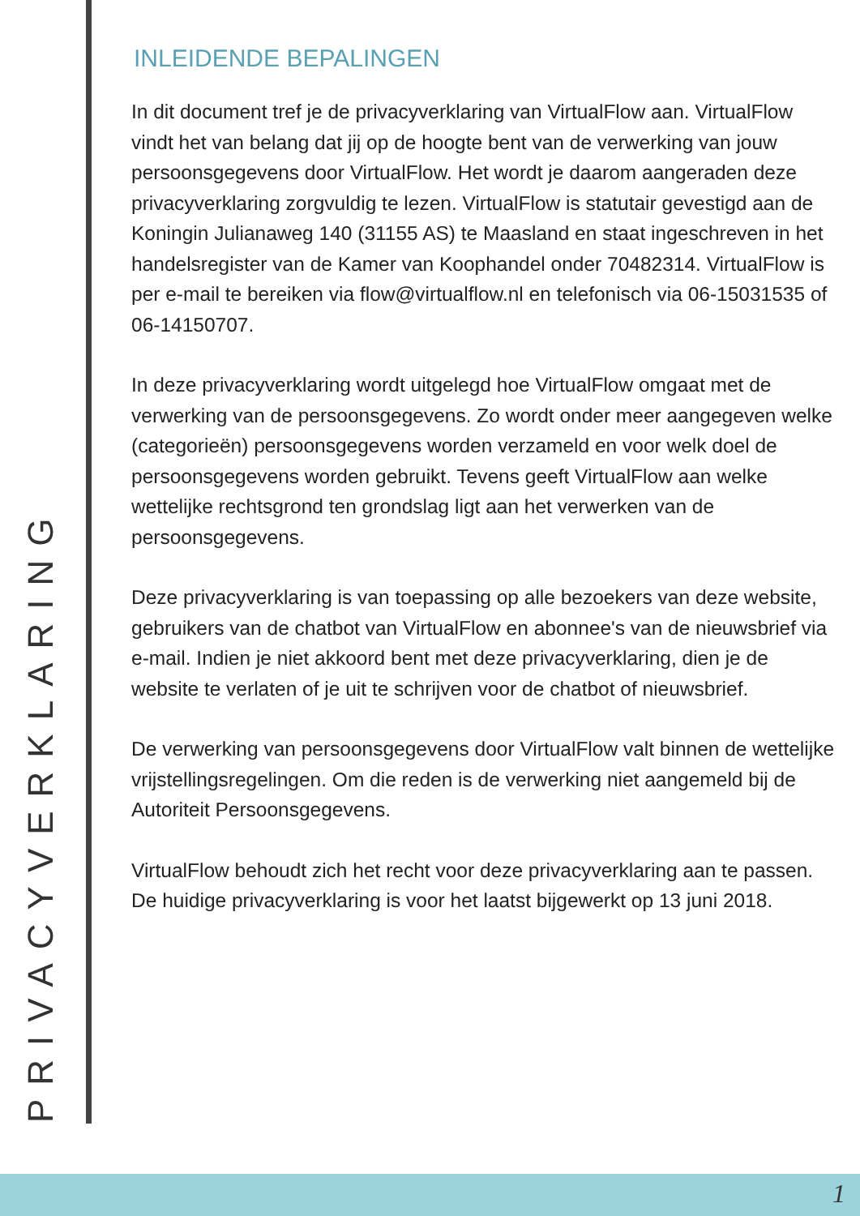PRIVACYVERKLARING
INLEIDENDE BEPALINGEN
In dit document tref je de privacyverklaring van VirtualFlow aan. VirtualFlow vindt het van belang dat jij op de hoogte bent van de verwerking van jouw persoonsgegevens door VirtualFlow. Het wordt je daarom aangeraden deze privacyverklaring zorgvuldig te lezen. VirtualFlow is statutair gevestigd aan de Koningin Julianaweg 140 (31155 AS) te Maasland en staat ingeschreven in het handelsregister van de Kamer van Koophandel onder 70482314. VirtualFlow is per e-mail te bereiken via flow@virtualflow.nl en telefonisch via 06-15031535 of 06-14150707.
In deze privacyverklaring wordt uitgelegd hoe VirtualFlow omgaat met de verwerking van de persoonsgegevens. Zo wordt onder meer aangegeven welke (categorieën) persoonsgegevens worden verzameld en voor welk doel de persoonsgegevens worden gebruikt. Tevens geeft VirtualFlow aan welke wettelijke rechtsgrond ten grondslag ligt aan het verwerken van de persoonsgegevens.
Deze privacyverklaring is van toepassing op alle bezoekers van deze website, gebruikers van de chatbot van VirtualFlow en abonnee's van de nieuwsbrief via e-mail. Indien je niet akkoord bent met deze privacyverklaring, dien je de website te verlaten of je uit te schrijven voor de chatbot of nieuwsbrief.
De verwerking van persoonsgegevens door VirtualFlow valt binnen de wettelijke vrijstellingsregelingen. Om die reden is de verwerking niet aangemeld bij de Autoriteit Persoonsgegevens.
VirtualFlow behoudt zich het recht voor deze privacyverklaring aan te passen. De huidige privacyverklaring is voor het laatst bijgewerkt op 13 juni 2018.
1